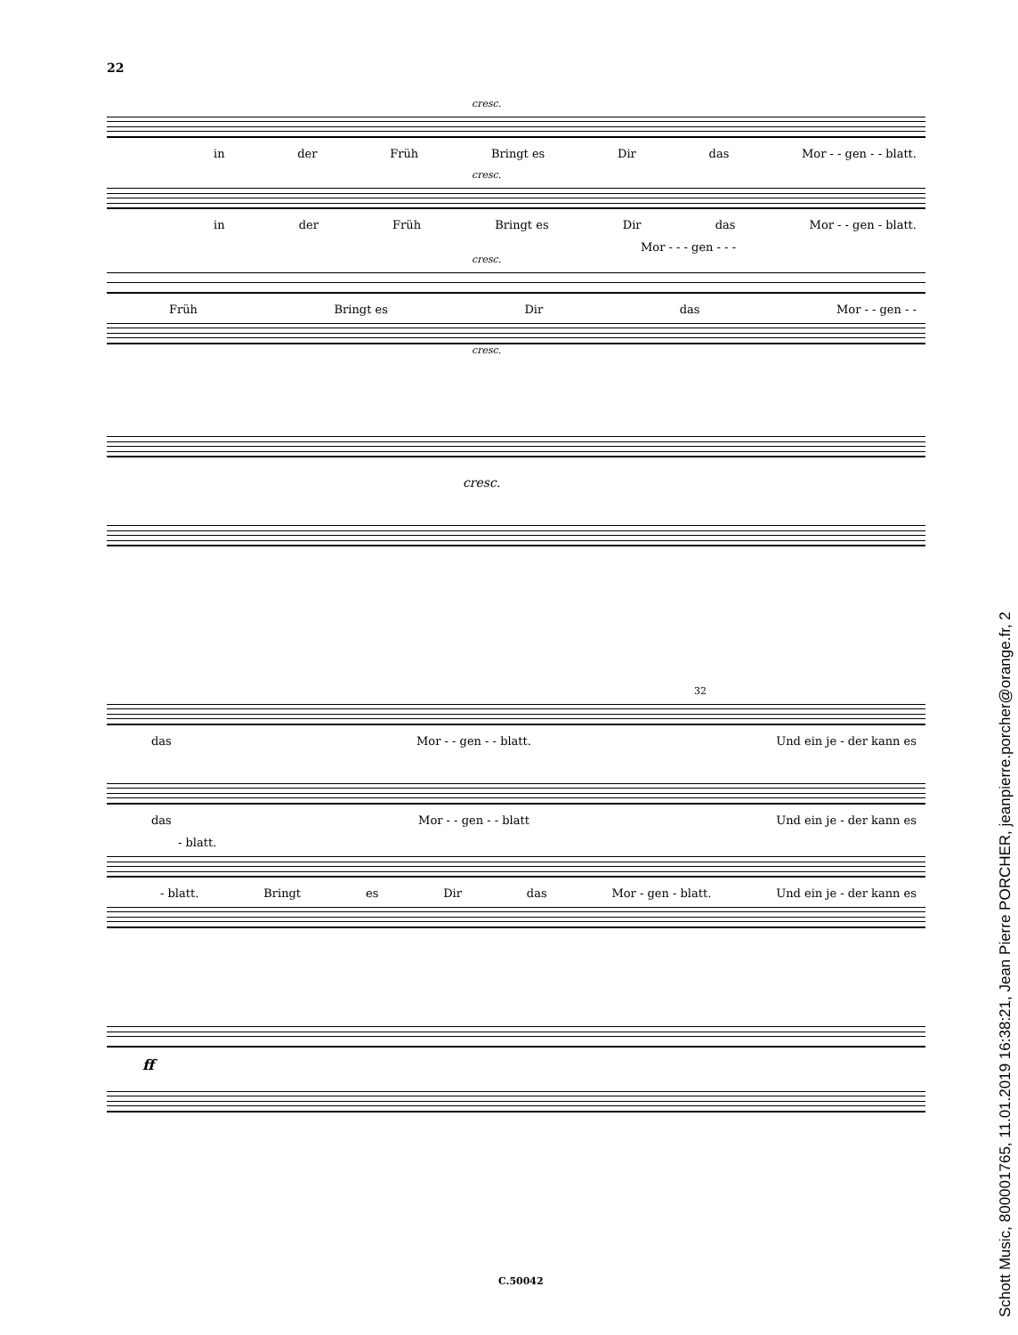22
cresc.
in der Früh Bringt es Dir das Mor - - gen - - blatt.
cresc.
in der Früh Bringt es Dir das Mor - - gen - blatt.
Mor - - - gen - - -
cresc.
Früh Bringt es Dir das Mor - - gen - -
cresc.
cresc.
32
das Mor - - gen - - blatt. Und ein je - der kann es
das Mor - - gen - - blatt Und ein je - der kann es
- blatt.
- blatt. Bringt es Dir das Mor - gen - blatt. Und ein je - der kann es
ff
C.50042
Schott Music, 800001765, 11.01.2019 16:38:21, Jean Pierre PORCHER, jeanpierre.porcher@orange.fr, 2